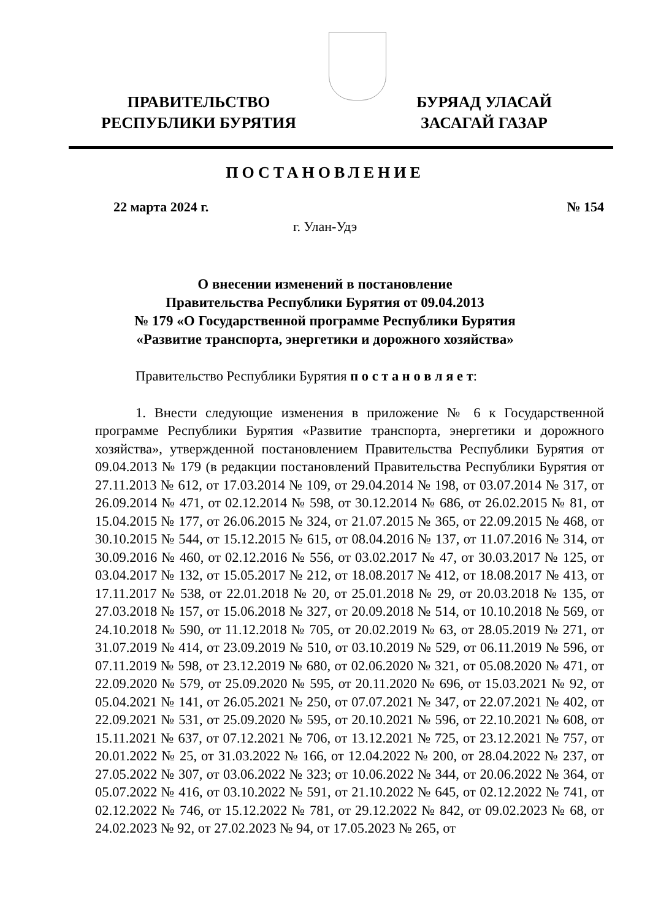ПРАВИТЕЛЬСТВО
РЕСПУБЛИКИ БУРЯТИЯ
БУРЯАД УЛАСАЙ
ЗАСАГАЙ ГАЗАР
ПОСТАНОВЛЕНИЕ
22 марта 2024 г. № 154
г. Улан-Удэ
О внесении изменений в постановление
Правительства Республики Бурятия от 09.04.2013
№ 179 «О Государственной программе Республики Бурятия
«Развитие транспорта, энергетики и дорожного хозяйства»
Правительство Республики Бурятия п о с т а н о в л я е т:
1. Внести следующие изменения в приложение № 6 к Государственной программе Республики Бурятия «Развитие транспорта, энергетики и дорожного хозяйства», утвержденной постановлением Правительства Республики Бурятия от 09.04.2013 № 179 (в редакции постановлений Правительства Республики Бурятия от 27.11.2013 № 612, от 17.03.2014 № 109, от 29.04.2014 № 198, от 03.07.2014 № 317, от 26.09.2014 № 471, от 02.12.2014 № 598, от 30.12.2014 № 686, от 26.02.2015 № 81, от 15.04.2015 № 177, от 26.06.2015 № 324, от 21.07.2015 № 365, от 22.09.2015 № 468, от 30.10.2015 № 544, от 15.12.2015 № 615, от 08.04.2016 № 137, от 11.07.2016 № 314, от 30.09.2016 № 460, от 02.12.2016 № 556, от 03.02.2017 № 47, от 30.03.2017 № 125, от 03.04.2017 № 132, от 15.05.2017 № 212, от 18.08.2017 № 412, от 18.08.2017 № 413, от 17.11.2017 № 538, от 22.01.2018 № 20, от 25.01.2018 № 29, от 20.03.2018 № 135, от 27.03.2018 № 157, от 15.06.2018 № 327, от 20.09.2018 № 514, от 10.10.2018 № 569, от 24.10.2018 № 590, от 11.12.2018 № 705, от 20.02.2019 № 63, от 28.05.2019 № 271, от 31.07.2019 № 414, от 23.09.2019 № 510, от 03.10.2019 № 529, от 06.11.2019 № 596, от 07.11.2019 № 598, от 23.12.2019 № 680, от 02.06.2020 № 321, от 05.08.2020 № 471, от 22.09.2020 № 579, от 25.09.2020 № 595, от 20.11.2020 № 696, от 15.03.2021 № 92, от 05.04.2021 № 141, от 26.05.2021 № 250, от 07.07.2021 № 347, от 22.07.2021 № 402, от 22.09.2021 № 531, от 25.09.2020 № 595, от 20.10.2021 № 596, от 22.10.2021 № 608, от 15.11.2021 № 637, от 07.12.2021 № 706, от 13.12.2021 № 725, от 23.12.2021 № 757, от 20.01.2022 № 25, от 31.03.2022 № 166, от 12.04.2022 № 200, от 28.04.2022 № 237, от 27.05.2022 № 307, от 03.06.2022 № 323; от 10.06.2022 № 344, от 20.06.2022 № 364, от 05.07.2022 № 416, от 03.10.2022 № 591, от 21.10.2022 № 645, от 02.12.2022 № 741, от 02.12.2022 № 746, от 15.12.2022 № 781, от 29.12.2022 № 842, от 09.02.2023 № 68, от 24.02.2023 № 92, от 27.02.2023 № 94, от 17.05.2023 № 265, от